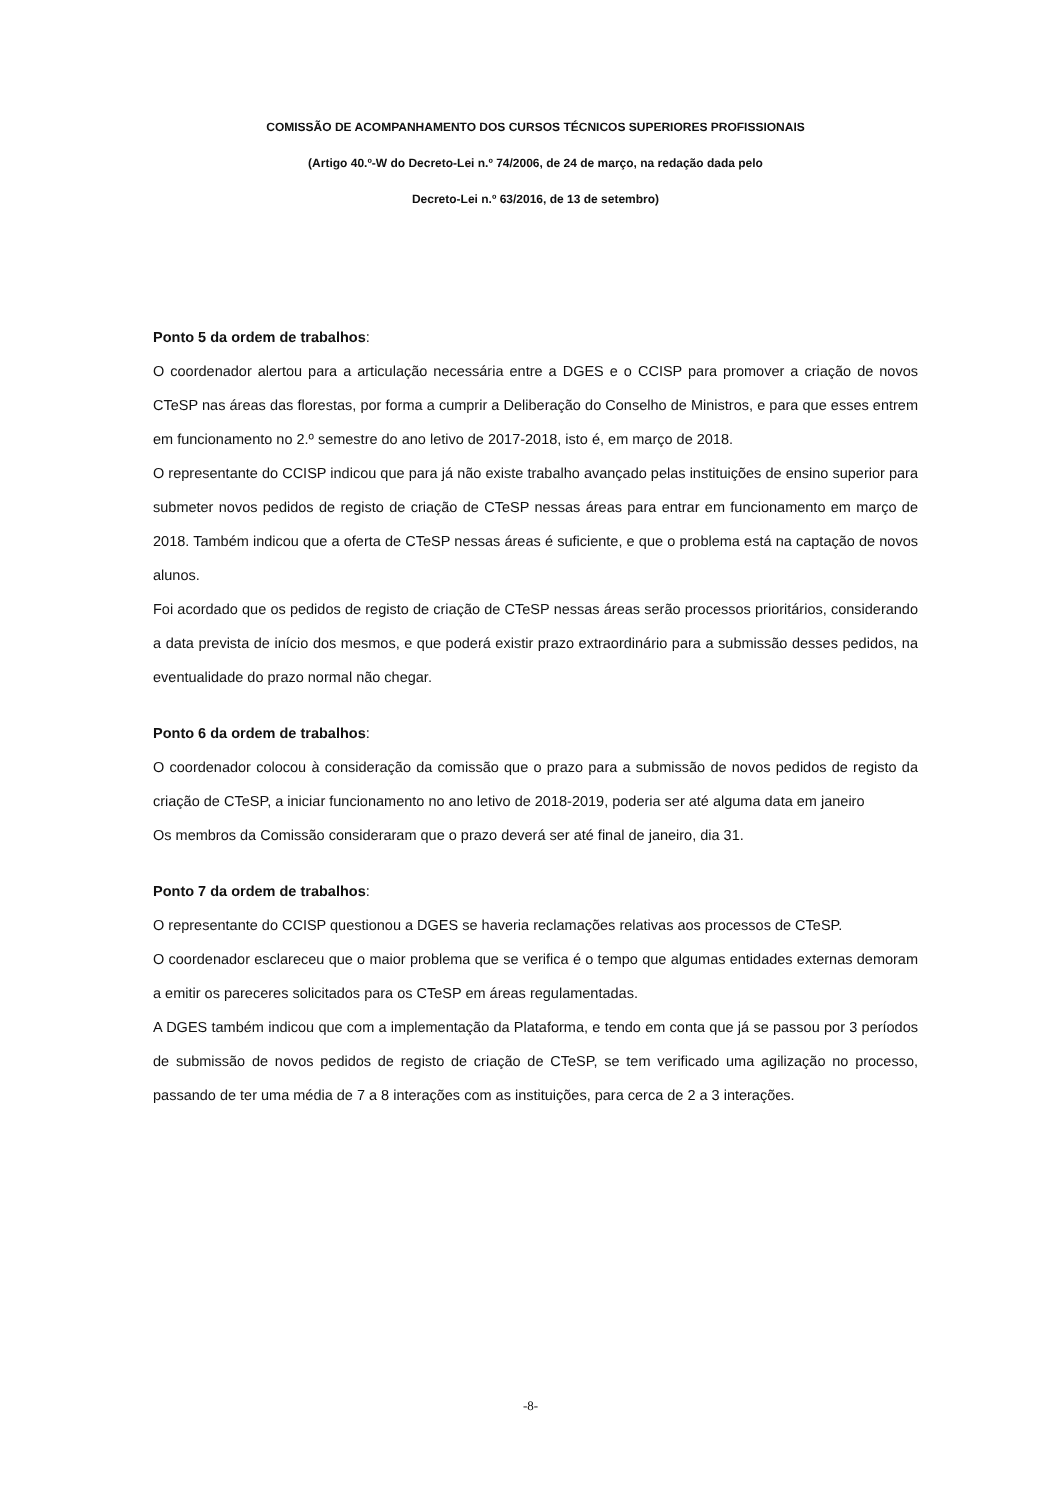COMISSÃO DE ACOMPANHAMENTO DOS CURSOS TÉCNICOS SUPERIORES PROFISSIONAIS
(Artigo 40.º-W do Decreto-Lei n.º 74/2006, de 24 de março, na redação dada pelo
Decreto-Lei n.º 63/2016, de 13 de setembro)
Ponto 5 da ordem de trabalhos:
O coordenador alertou para a articulação necessária entre a DGES e o CCISP para promover a criação de novos CTeSP nas áreas das florestas, por forma a cumprir a Deliberação do Conselho de Ministros, e para que esses entrem em funcionamento no 2.º semestre do ano letivo de 2017-2018, isto é, em março de 2018.
O representante do CCISP indicou que para já não existe trabalho avançado pelas instituições de ensino superior para submeter novos pedidos de registo de criação de CTeSP nessas áreas para entrar em funcionamento em março de 2018. Também indicou que a oferta de CTeSP nessas áreas é suficiente, e que o problema está na captação de novos alunos.
Foi acordado que os pedidos de registo de criação de CTeSP nessas áreas serão processos prioritários, considerando a data prevista de início dos mesmos, e que poderá existir prazo extraordinário para a submissão desses pedidos, na eventualidade do prazo normal não chegar.
Ponto 6 da ordem de trabalhos:
O coordenador colocou à consideração da comissão que o prazo para a submissão de novos pedidos de registo da criação de CTeSP, a iniciar funcionamento no ano letivo de 2018-2019, poderia ser até alguma data em janeiro
Os membros da Comissão consideraram que o prazo deverá ser até final de janeiro, dia 31.
Ponto 7 da ordem de trabalhos:
O representante do CCISP questionou a DGES se haveria reclamações relativas aos processos de CTeSP.
O coordenador esclareceu que o maior problema que se verifica é o tempo que algumas entidades externas demoram a emitir os pareceres solicitados para os CTeSP em áreas regulamentadas.
A DGES também indicou que com a implementação da Plataforma, e tendo em conta que já se passou por 3 períodos de submissão de novos pedidos de registo de criação de CTeSP, se tem verificado uma agilização no processo, passando de ter uma média de 7 a 8 interações com as instituições, para cerca de 2 a 3 interações.
-8-